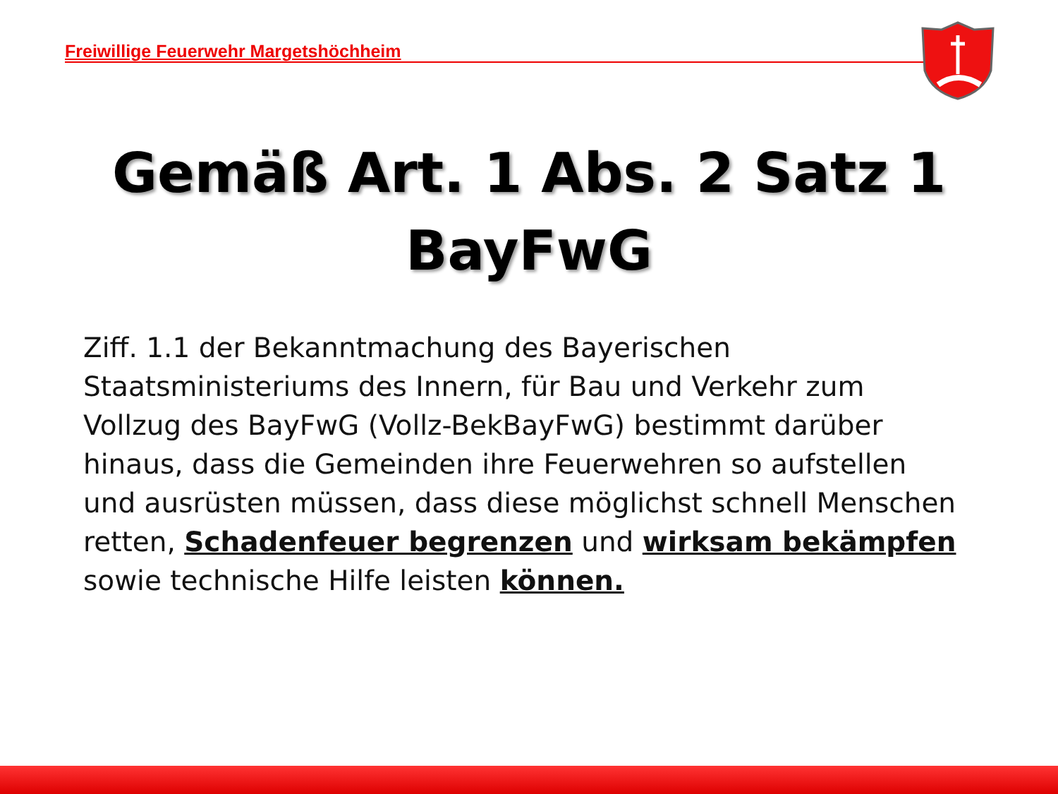Freiwillige Feuerwehr Margetshöchheim
Gemäß Art. 1 Abs. 2 Satz 1
BayFwG
Ziff. 1.1 der Bekanntmachung des Bayerischen Staatsministeriums des Innern, für Bau und Verkehr zum Vollzug des BayFwG (Vollz-BekBayFwG) bestimmt darüber hinaus, dass die Gemeinden ihre Feuerwehren so aufstellen und ausrüsten müssen, dass diese möglichst schnell Menschen retten, Schadenfeuer begrenzen und wirksam bekämpfen sowie technische Hilfe leisten können.